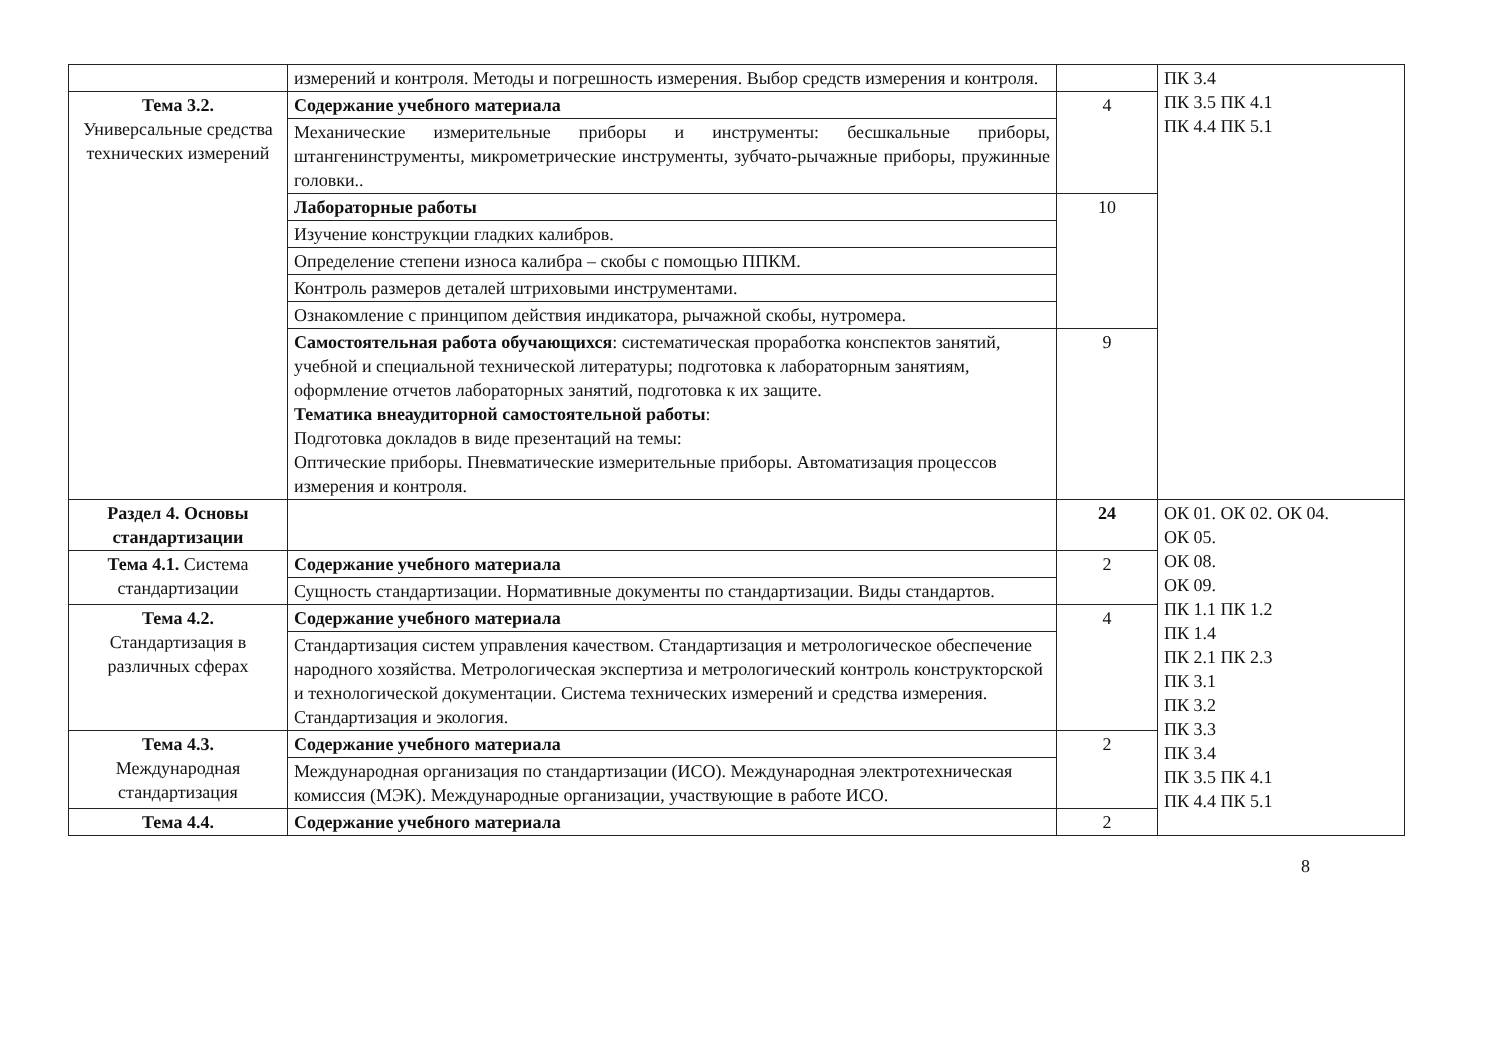| | измерений и контроля. Методы и погрешность измерения. Выбор средств измерения и контроля. | | ПК 3.4 ПК 3.5 ПК 4.1 ПК 4.4 ПК 5.1 |
| Тема 3.2. Универсальные средства технических измерений | Содержание учебного материала | 4 | |
| | Механические измерительные приборы и инструменты: бесшкальные приборы, штангенинструменты, микрометрические инструменты, зубчато-рычажные приборы, пружинные головки.. | | |
| | Лабораторные работы | 10 | |
| | Изучение конструкции гладких калибров. | | |
| | Определение степени износа калибра – скобы с помощью ППКМ. | | |
| | Контроль размеров деталей штриховыми инструментами. | | |
| | Ознакомление с принципом действия индикатора, рычажной скобы, нутромера. | | |
| | Самостоятельная работа обучающихся : систематическая проработка конспектов занятий, учебной и специальной технической литературы; подготовка к лабораторным занятиям, оформление отчетов лабораторных занятий, подготовка к их защите. Тематика внеаудиторной самостоятельной работы : Подготовка докладов в виде презентаций на темы: Оптические приборы. Пневматические измерительные приборы. Автоматизация процессов измерения и контроля. | 9 | |
| Раздел 4. Основы стандартизации | | 24 | ОК 01. ОК 02. ОК 04. ОК 05. ОК 08. ОК 09. ПК 1.1 ПК 1.2 ПК 1.4 ПК 2.1 ПК 2.3 ПК 3.1 ПК 3.2 ПК 3.3 ПК 3.4 ПК 3.5 ПК 4.1 ПК 4.4 ПК 5.1 |
| Тема 4.1. Система стандартизации | Содержание учебного материала | 2 | |
| | Сущность стандартизации. Нормативные документы по стандартизации. Виды стандартов. | | |
| Тема 4.2. Стандартизация в различных сферах | Содержание учебного материала | 4 | |
| | Стандартизация систем управления качеством. Стандартизация и метрологическое обеспечение народного хозяйства. Метрологическая экспертиза и метрологический контроль конструкторской и технологической документации. Система технических измерений и средства измерения. Стандартизация и экология. | | |
| Тема 4.3. Международная стандартизация | Содержание учебного материала | 2 | |
| | Международная организация по стандартизации (ИСО). Международная электротехническая комиссия (МЭК). Международные организации, участвующие в работе ИСО. | | |
| Тема 4.4. | Содержание учебного материала | 2 | |
8